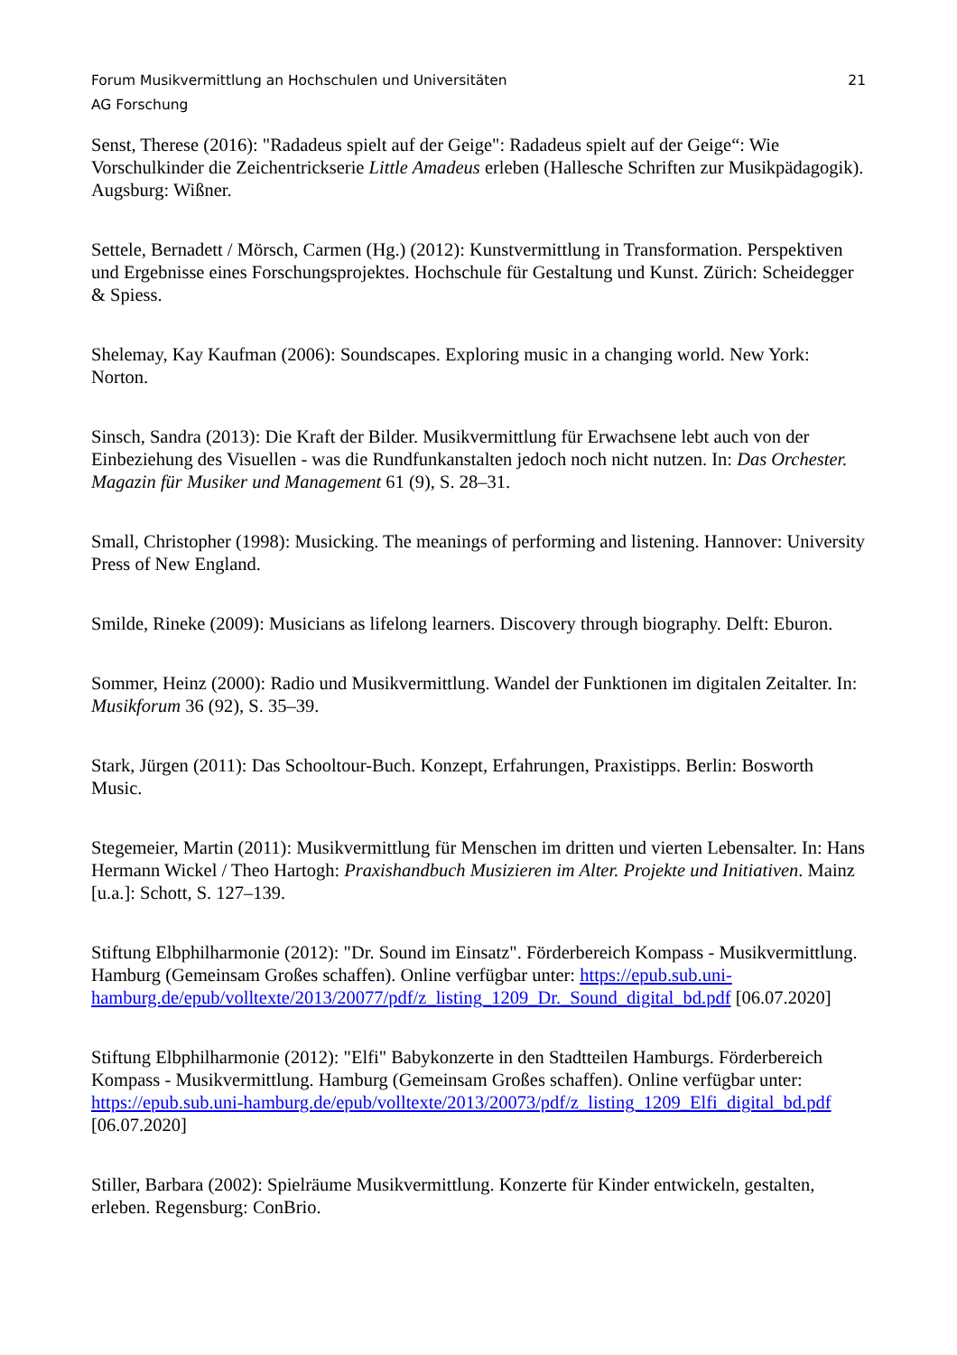Forum Musikvermittlung an Hochschulen und Universitäten 21
AG Forschung
Senst, Therese (2016): "Radadeus spielt auf der Geige": Radadeus spielt auf der Geige“: Wie Vorschulkinder die Zeichentrickserie Little Amadeus erleben (Hallesche Schriften zur Musikpädagogik). Augsburg: Wißner.
Settele, Bernadett / Mörsch, Carmen (Hg.) (2012): Kunstvermittlung in Transformation. Perspektiven und Ergebnisse eines Forschungsprojektes. Hochschule für Gestaltung und Kunst. Zürich: Scheidegger & Spiess.
Shelemay, Kay Kaufman (2006): Soundscapes. Exploring music in a changing world. New York: Norton.
Sinsch, Sandra (2013): Die Kraft der Bilder. Musikvermittlung für Erwachsene lebt auch von der Einbeziehung des Visuellen - was die Rundfunkanstalten jedoch noch nicht nutzen. In: Das Orchester. Magazin für Musiker und Management 61 (9), S. 28–31.
Small, Christopher (1998): Musicking. The meanings of performing and listening. Hannover: University Press of New England.
Smilde, Rineke (2009): Musicians as lifelong learners. Discovery through biography. Delft: Eburon.
Sommer, Heinz (2000): Radio und Musikvermittlung. Wandel der Funktionen im digitalen Zeitalter. In: Musikforum 36 (92), S. 35–39.
Stark, Jürgen (2011): Das Schooltour-Buch. Konzept, Erfahrungen, Praxistipps. Berlin: Bosworth Music.
Stegemeier, Martin (2011): Musikvermittlung für Menschen im dritten und vierten Lebensalter. In: Hans Hermann Wickel / Theo Hartogh: Praxishandbuch Musizieren im Alter. Projekte und Initiativen. Mainz [u.a.]: Schott, S. 127–139.
Stiftung Elbphilharmonie (2012): "Dr. Sound im Einsatz". Förderbereich Kompass - Musikvermittlung. Hamburg (Gemeinsam Großes schaffen). Online verfügbar unter: https://epub.sub.uni-
hamburg.de/epub/volltexte/2013/20077/pdf/z_listing_1209_Dr._Sound_digital_bd.pdf [06.07.2020]
Stiftung Elbphilharmonie (2012): "Elfi" Babykonzerte in den Stadtteilen Hamburgs. Förderbereich Kompass - Musikvermittlung. Hamburg (Gemeinsam Großes schaffen). Online verfügbar unter: https://epub.sub.uni-hamburg.de/epub/volltexte/2013/20073/pdf/z_listing_1209_Elfi_digital_bd.pdf [06.07.2020]
Stiller, Barbara (2002): Spielräume Musikvermittlung. Konzerte für Kinder entwickeln, gestalten, erleben. Regensburg: ConBrio.